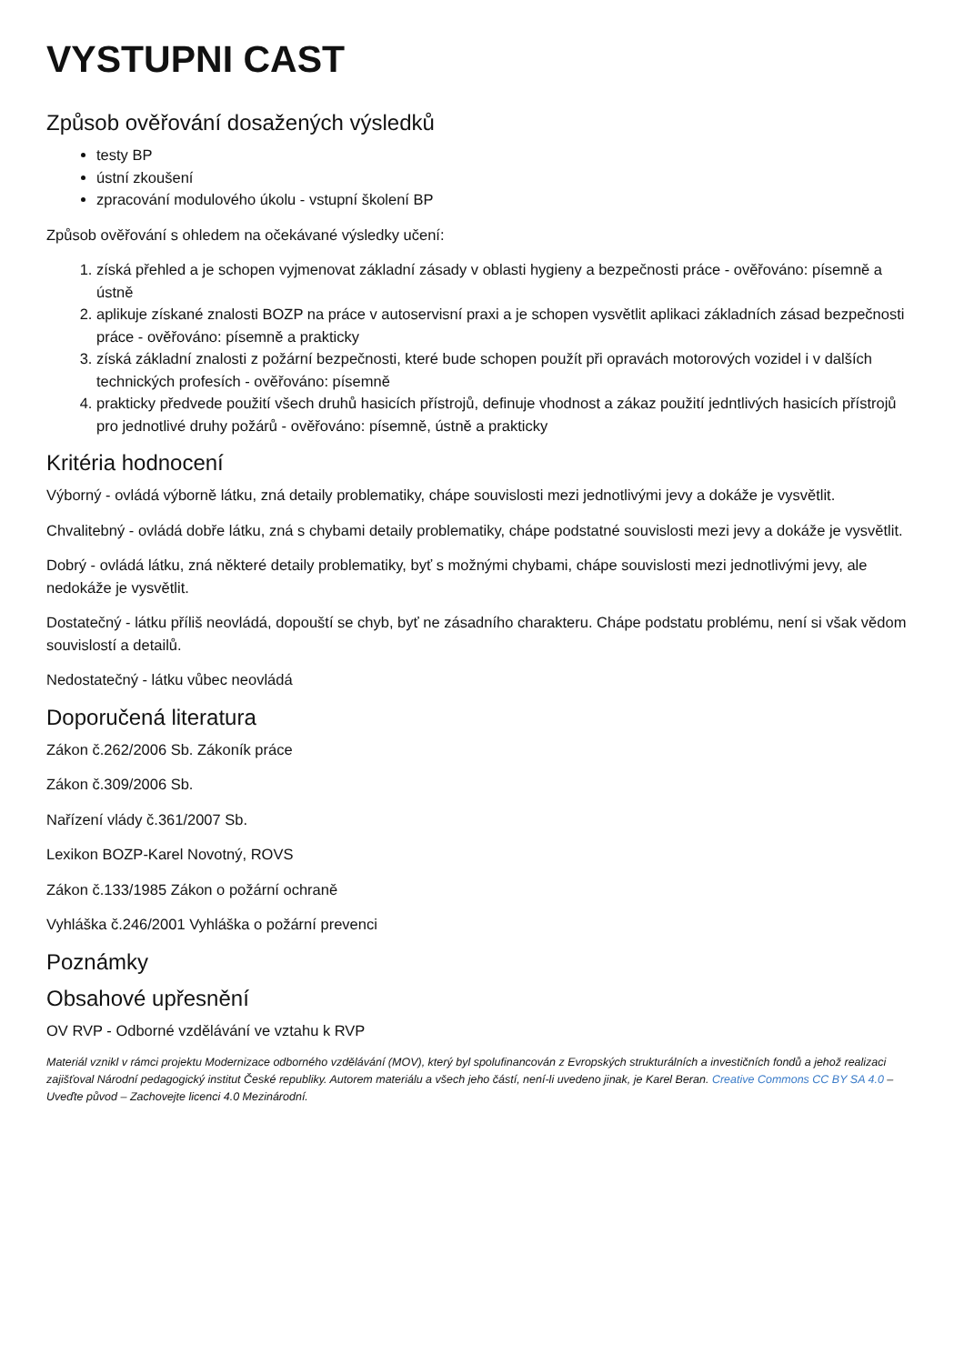VYSTUPNI CAST
Způsob ověřování dosažených výsledků
testy BP
ústní zkoušení
zpracování modulového úkolu - vstupní školení BP
Způsob ověřování s ohledem na očekávané výsledky učení:
1. získá přehled a je schopen vyjmenovat základní zásady v oblasti hygieny a bezpečnosti práce - ověřováno: písemně a ústně
2. aplikuje získané znalosti BOZP na práce v autoservisní praxi a je schopen vysvětlit aplikaci základních zásad bezpečnosti práce - ověřováno: písemně a prakticky
3. získá základní znalosti z požární bezpečnosti, které bude schopen použít při opravách motorových vozidel i v dalších technických profesích - ověřováno: písemně
4. prakticky předvede použití všech druhů hasicích přístrojů, definuje vhodnost a zákaz použití jedntlivých hasicích přístrojů pro jednotlivé druhy požárů - ověřováno: písemně, ústně a prakticky
Kritéria hodnocení
Výborný - ovládá výborně látku, zná detaily problematiky, chápe souvislosti mezi jednotlivými jevy a dokáže je vysvětlit.
Chvalitebný - ovládá dobře látku, zná s chybami detaily problematiky, chápe podstatné souvislosti mezi jevy a dokáže je vysvětlit.
Dobrý - ovládá látku, zná některé detaily problematiky, byť s možnými chybami, chápe souvislosti mezi jednotlivými jevy, ale nedokáže je vysvětlit.
Dostatečný - látku příliš neovládá, dopouští se chyb, byť ne zásadního charakteru. Chápe podstatu problému, není si však vědom souvislostí a detailů.
Nedostatečný - látku vůbec neovládá
Doporučená literatura
Zákon č.262/2006 Sb. Zákoník práce
Zákon č.309/2006 Sb.
Nařízení vlády č.361/2007 Sb.
Lexikon BOZP-Karel Novotný, ROVS
Zákon č.133/1985 Zákon o požární ochraně
Vyhláška č.246/2001 Vyhláška o požární prevenci
Poznámky
Obsahové upřesnění
OV RVP - Odborné vzdělávání ve vztahu k RVP
Materiál vznikl v rámci projektu Modernizace odborného vzdělávání (MOV), který byl spolufinancován z Evropských strukturálních a investičních fondů a jehož realizaci zajišťoval Národní pedagogický institut České republiky. Autorem materiálu a všech jeho částí, není-li uvedeno jinak, je Karel Beran. Creative Commons CC BY SA 4.0 – Uveďte původ – Zachovejte licenci 4.0 Mezinárodní.